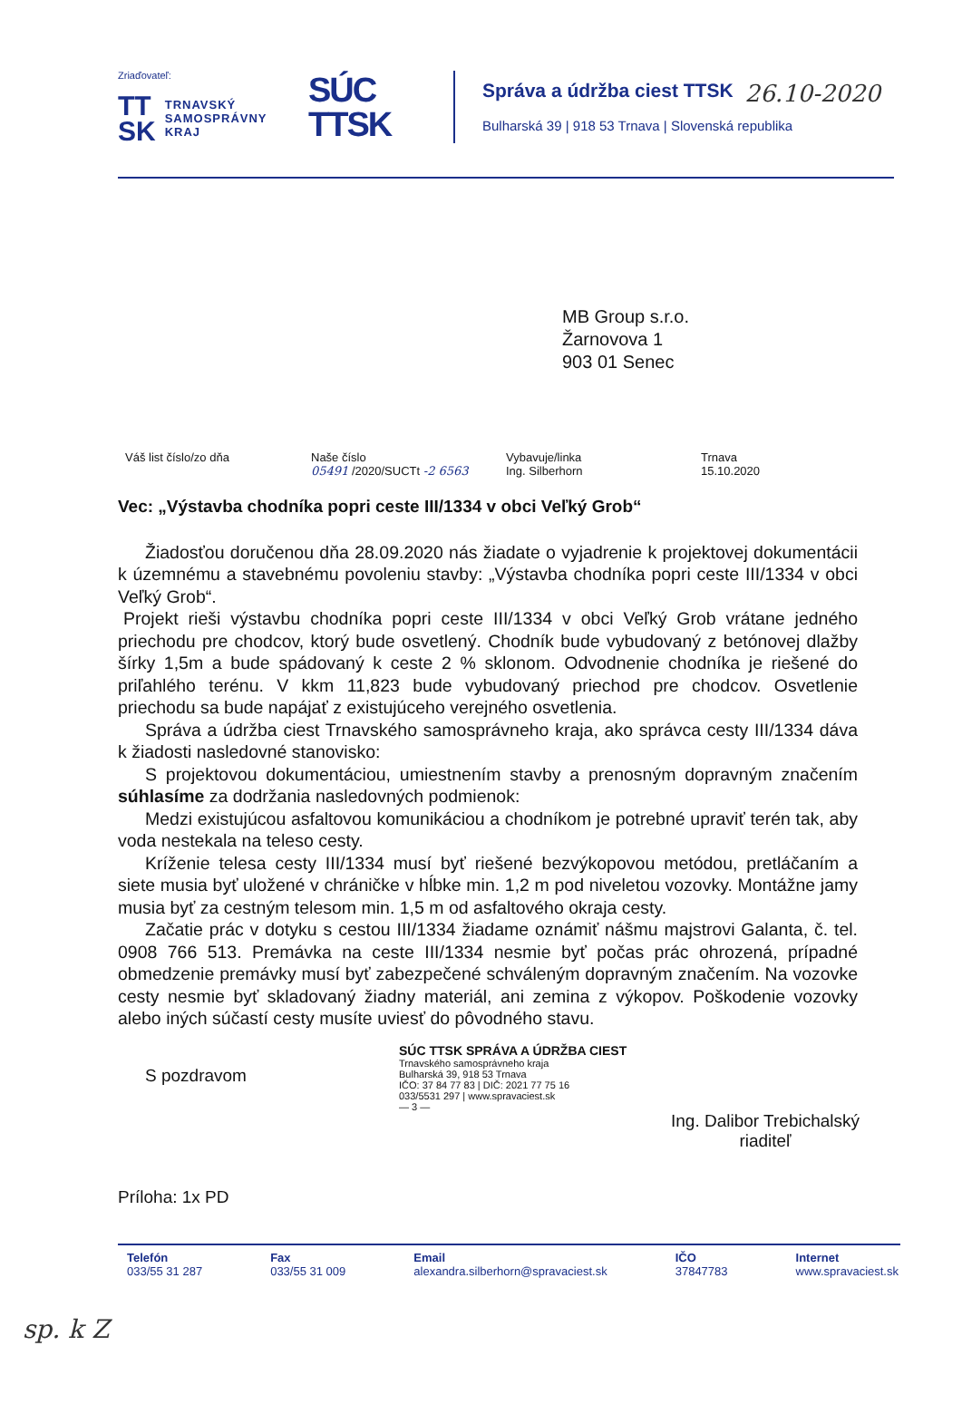26.10-2020
Zriaďovateľ:
TT
SK TRNAVSKÝ
SAMOSPRÁVNY
KRAJ
SÚC
TTSK
Správa a údržba ciest TTSK
Bulharská 39 | 918 53 Trnava | Slovenská republika
MB Group s.r.o.
Žarnovova 1
903 01 Senec
Váš list číslo/zo dňa Naše číslo
05491 /2020/SUCTt -2 6563
Vybavuje/linka
Ing. Silberhorn
Trnava
15.10.2020
Vec: „Výstavba chodníka popri ceste III/1334 v obci Veľký Grob“
Žiadosťou doručenou dňa 28.09.2020 nás žiadate o vyjadrenie k projektovej dokumentácii k územnému a stavebnému povoleniu stavby: „Výstavba chodníka popri ceste III/1334 v obci Veľký Grob“.
Projekt rieši výstavbu chodníka popri ceste III/1334 v obci Veľký Grob vrátane jedného priechodu pre chodcov, ktorý bude osvetlený. Chodník bude vybudovaný z betónovej dlažby šírky 1,5m a bude spádovaný k ceste 2 % sklonom. Odvodnenie chodníka je riešené do priľahlého terénu. V kkm 11,823 bude vybudovaný priechod pre chodcov. Osvetlenie priechodu sa bude napájať z existujúceho verejného osvetlenia.
Správa a údržba ciest Trnavského samosprávneho kraja, ako správca cesty III/1334 dáva k žiadosti nasledovné stanovisko:
S projektovou dokumentáciou, umiestnením stavby a prenosným dopravným značením súhlasíme za dodržania nasledovných podmienok:
Medzi existujúcou asfaltovou komunikáciou a chodníkom je potrebné upraviť terén tak, aby voda nestekala na teleso cesty.
Kríženie telesa cesty III/1334 musí byť riešené bezvýkopovou metódou, pretláčaním a siete musia byť uložené v chráničke v hĺbke min. 1,2 m pod niveletou vozovky. Montážne jamy musia byť za cestným telesom min. 1,5 m od asfaltového okraja cesty.
Začatie prác v dotyku s cestou III/1334 žiadame oznámiť nášmu majstrovi Galanta, č. tel. 0908 766 513. Premávka na ceste III/1334 nesmie byť počas prác ohrozená, prípadné obmedzenie premávky musí byť zabezpečené schváleným dopravným značením. Na vozovke cesty nesmie byť skladovaný žiadny materiál, ani zemina z výkopov. Poškodenie vozovky alebo iných súčastí cesty musíte uviesť do pôvodného stavu.
S pozdravom
SÚC TTSK SPRÁVA A ÚDRŽBA CIEST
Trnavského samosprávneho kraja
Bulharská 39, 918 53 Trnava
IČO: 37 84 77 83 | DIČ: 2021 77 75 16
033/5531 297 | www.spravaciest.sk
— 3 —
Ing. Dalibor Trebichalský
riaditeľ
Príloha: 1x PD
Telefón
033/55 31 287
Fax
033/55 31 009
Email
alexandra.silberhorn@spravaciest.sk
IČO
37847783
Internet
www.spravaciest.sk
sp. k Z